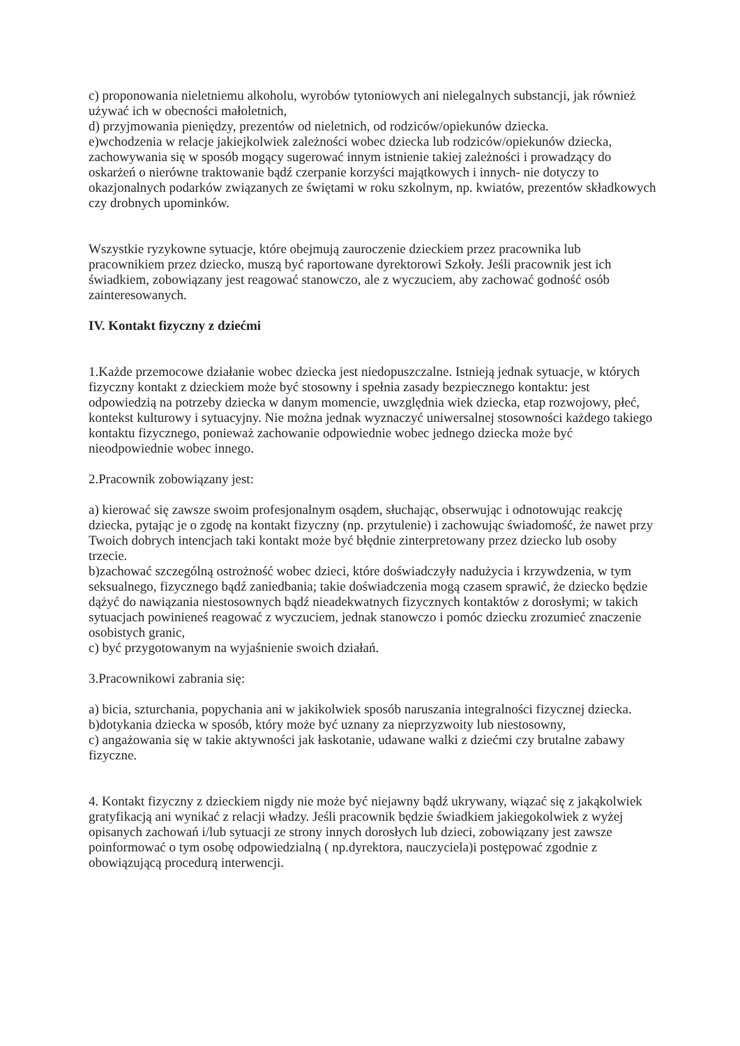c) proponowania nieletniemu alkoholu, wyrobów tytoniowych ani nielegalnych substancji, jak również używać ich w obecności małoletnich,
d) przyjmowania pieniędzy, prezentów od nieletnich, od rodziców/opiekunów dziecka.
e)wchodzenia w relacje jakiejkolwiek zależności wobec dziecka lub rodziców/opiekunów dziecka, zachowywania się w sposób mogący sugerować innym istnienie takiej zależności i prowadzący do oskarżeń o nierówne traktowanie bądź czerpanie korzyści majątkowych i innych- nie dotyczy to okazjonalnych podarków związanych ze świętami w roku szkolnym, np. kwiatów, prezentów składkowych czy drobnych upominków.
Wszystkie ryzykowne sytuacje, które obejmują zauroczenie dzieckiem przez pracownika lub pracownikiem przez dziecko, muszą być raportowane dyrektorowi Szkoły. Jeśli pracownik jest ich świadkiem, zobowiązany jest reagować stanowczo, ale z wyczuciem, aby zachować godność osób zainteresowanych.
IV. Kontakt fizyczny z dziećmi
1.Każde przemocowe działanie wobec dziecka jest niedopuszczalne. Istnieją jednak sytuacje, w których fizyczny kontakt z dzieckiem może być stosowny i spełnia zasady bezpiecznego kontaktu: jest odpowiedzią na potrzeby dziecka w danym momencie, uwzględnia wiek dziecka, etap rozwojowy, płeć, kontekst kulturowy i sytuacyjny. Nie można jednak wyznaczyć uniwersalnej stosowności każdego takiego kontaktu fizycznego, ponieważ zachowanie odpowiednie wobec jednego dziecka może być nieodpowiednie wobec innego.
2.Pracownik zobowiązany jest:
a) kierować się zawsze swoim profesjonalnym osądem, słuchając, obserwując i odnotowując reakcję dziecka, pytając je o zgodę na kontakt fizyczny (np. przytulenie) i zachowując świadomość, że nawet przy Twoich dobrych intencjach taki kontakt może być błędnie zinterpretowany przez dziecko lub osoby trzecie.
b)zachować szczególną ostrożność wobec dzieci, które doświadczyły nadużycia i krzywdzenia, w tym seksualnego, fizycznego bądź zaniedbania; takie doświadczenia mogą czasem sprawić, że dziecko będzie dążyć do nawiązania niestosownych bądź nieadekwatnych fizycznych kontaktów z dorosłymi; w takich sytuacjach powinieneś reagować z wyczuciem, jednak stanowczo i pomóc dziecku zrozumieć znaczenie osobistych granic,
c) być przygotowanym na wyjaśnienie swoich działań.
3.Pracownikowi zabrania się:
a) bicia, szturchania, popychania ani w jakikolwiek sposób naruszania integralności fizycznej dziecka.
b)dotykania dziecka w sposób, który może być uznany za nieprzyzwoity lub niestosowny,
c) angażowania się w takie aktywności jak łaskotanie, udawane walki z dziećmi czy brutalne zabawy fizyczne.
4. Kontakt fizyczny z dzieckiem nigdy nie może być niejawny bądź ukrywany, wiązać się z jakąkolwiek gratyfikacją ani wynikać z relacji władzy. Jeśli pracownik będzie świadkiem jakiegokolwiek z wyżej opisanych zachowań i/lub sytuacji ze strony innych dorosłych lub dzieci, zobowiązany jest zawsze poinformować o tym osobę odpowiedzialną ( np.dyrektora, nauczyciela)i postępować zgodnie z obowiązującą procedurą interwencji.